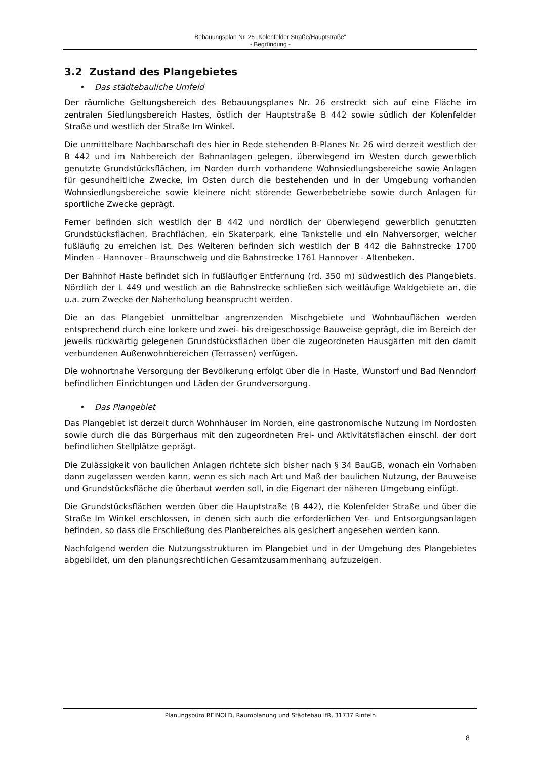Bebauungsplan Nr. 26 „Kolenfelder Straße/Hauptstraße“
- Begründung -
3.2 Zustand des Plangebietes
• Das städtebauliche Umfeld
Der räumliche Geltungsbereich des Bebauungsplanes Nr. 26 erstreckt sich auf eine Fläche im zentralen Siedlungsbereich Hastes, östlich der Hauptstraße B 442 sowie südlich der Kolenfelder Straße und westlich der Straße Im Winkel.
Die unmittelbare Nachbarschaft des hier in Rede stehenden B-Planes Nr. 26 wird derzeit westlich der B 442 und im Nahbereich der Bahnanlagen gelegen, überwiegend im Westen durch gewerblich genutzte Grundstücksflächen, im Norden durch vorhandene Wohnsiedlungsbereiche sowie Anlagen für gesundheitliche Zwecke, im Osten durch die bestehenden und in der Umgebung vorhanden Wohnsiedlungsbereiche sowie kleinere nicht störende Gewerbebetriebe sowie durch Anlagen für sportliche Zwecke geprägt.
Ferner befinden sich westlich der B 442 und nördlich der überwiegend gewerblich genutzten Grundstücksflächen, Brachflächen, ein Skaterpark, eine Tankstelle und ein Nahversorger, welcher fußläufig zu erreichen ist. Des Weiteren befinden sich westlich der B 442 die Bahnstrecke 1700 Minden – Hannover - Braunschweig und die Bahnstrecke 1761 Hannover - Altenbeken.
Der Bahnhof Haste befindet sich in fußläufiger Entfernung (rd. 350 m) südwestlich des Plangebiets. Nördlich der L 449 und westlich an die Bahnstrecke schließen sich weitläufige Waldgebiete an, die u.a. zum Zwecke der Naherholung beansprucht werden.
Die an das Plangebiet unmittelbar angrenzenden Mischgebiete und Wohnbauflächen werden entsprechend durch eine lockere und zwei- bis dreigeschossige Bauweise geprägt, die im Bereich der jeweils rückwärtig gelegenen Grundstücksflächen über die zugeordneten Hausgärten mit den damit verbundenen Außenwohnbereichen (Terrassen) verfügen.
Die wohnortnahe Versorgung der Bevölkerung erfolgt über die in Haste, Wunstorf und Bad Nenndorf befindlichen Einrichtungen und Läden der Grundversorgung.
• Das Plangebiet
Das Plangebiet ist derzeit durch Wohnhäuser im Norden, eine gastronomische Nutzung im Nordosten sowie durch die das Bürgerhaus mit den zugeordneten Frei- und Aktivitätsflächen einschl. der dort befindlichen Stellplätze geprägt.
Die Zulässigkeit von baulichen Anlagen richtete sich bisher nach § 34 BauGB, wonach ein Vorhaben dann zugelassen werden kann, wenn es sich nach Art und Maß der baulichen Nutzung, der Bauweise und Grundstücksfläche die überbaut werden soll, in die Eigenart der näheren Umgebung einfügt.
Die Grundstücksflächen werden über die Hauptstraße (B 442), die Kolenfelder Straße und über die Straße Im Winkel erschlossen, in denen sich auch die erforderlichen Ver- und Entsorgungsanlagen befinden, so dass die Erschließung des Planbereiches als gesichert angesehen werden kann.
Nachfolgend werden die Nutzungsstrukturen im Plangebiet und in der Umgebung des Plangebietes abgebildet, um den planungsrechtlichen Gesamtzusammenhang aufzuzeigen.
Planungsbüro REINOLD, Raumplanung und Städtebau IfR, 31737 Rinteln
8